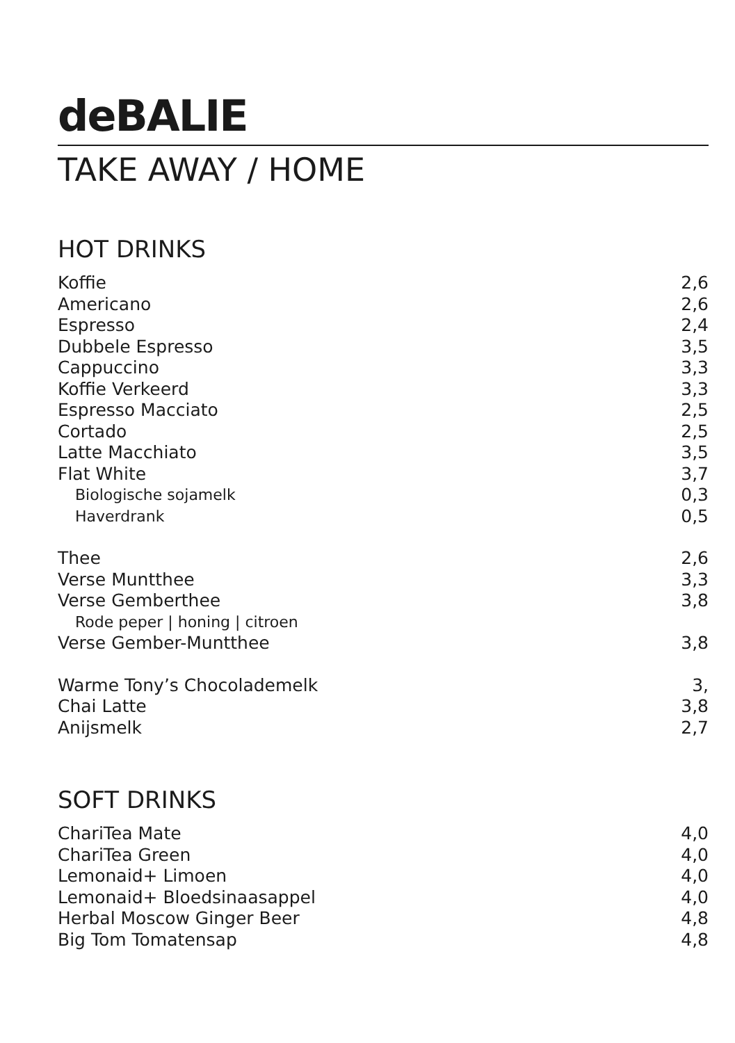deBALIE
TAKE AWAY / HOME
HOT DRINKS
| Koffie | 2,6 |
| Americano | 2,6 |
| Espresso | 2,4 |
| Dubbele Espresso | 3,5 |
| Cappuccino | 3,3 |
| Koffie Verkeerd | 3,3 |
| Espresso Macciato | 2,5 |
| Cortado | 2,5 |
| Latte Macchiato | 3,5 |
| Flat White | 3,7 |
| Biologische sojamelk | 0,3 |
| Haverdrank | 0,5 |
| Thee | 2,6 |
| Verse Muntthee | 3,3 |
| Verse Gemberthee | 3,8 |
| Rode peper / honing / citroen | |
| Verse Gember-Muntthee | 3,8 |
| Warme Tony’s Chocolademelk | 3, |
| Chai Latte | 3,8 |
| Anijsmelk | 2,7 |
SOFT DRINKS
| ChariTea Mate | 4,0 |
| ChariTea Green | 4,0 |
| Lemonaid+ Limoen | 4,0 |
| Lemonaid+ Bloedsinaasappel | 4,0 |
| Herbal Moscow Ginger Beer | 4,8 |
| Big Tom Tomatensap | 4,8 |